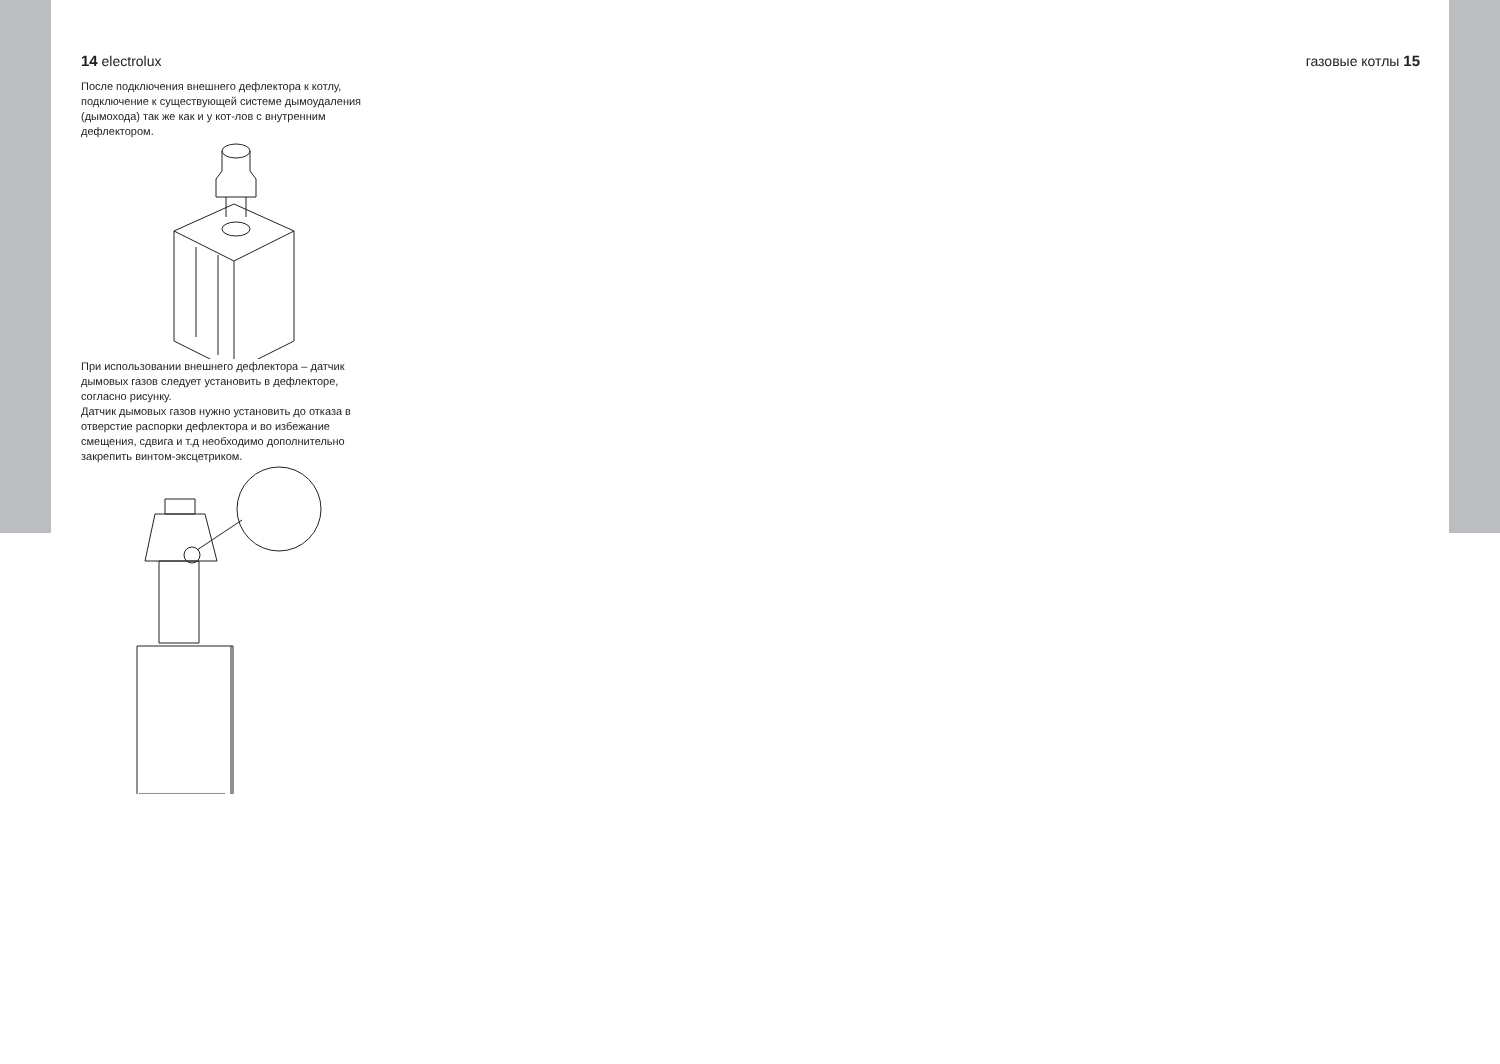14 electrolux
После подключения внешнего дефлектора к котлу, подключение к существующей системе дымоудаления (дымохода) так же как и у кот-лов с внутренним дефлектором.
При использовании внешнего дефлектора – датчик дымовых газов следует установить в дефлекторе, согласно рисунку.
Датчик дымовых газов нужно установить до отказа в отверстие распорки дефлектора и во избежание смещения, сдвига и т.д необходимо дополнительно закрепить винтом-эксцетриком.
газовые котлы 15